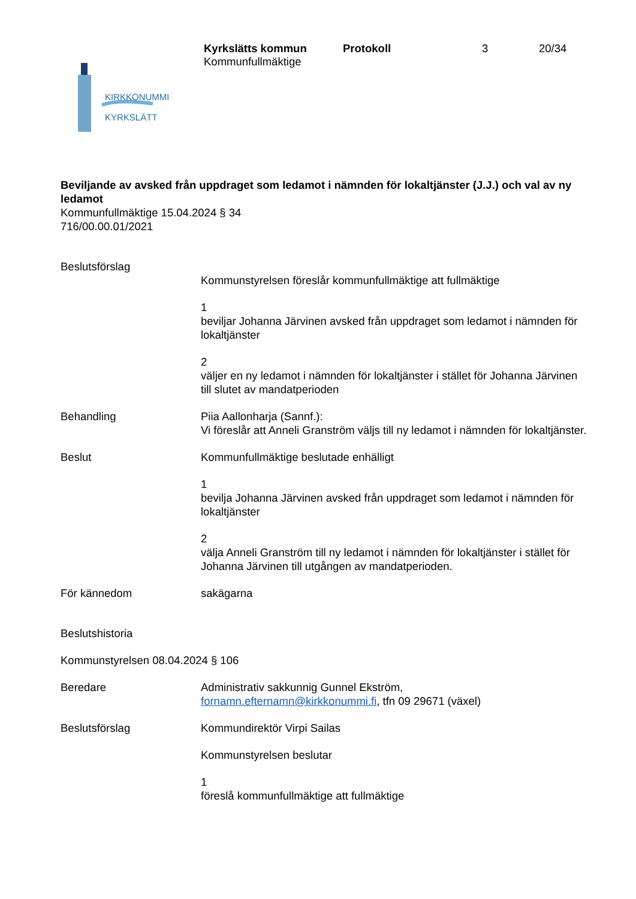Kyrkslätts kommun
Kommunfullmäktige
Protokoll 3 20/34
KIRKKONUMMI
KYRKSLÄTT
Beviljande av avsked från uppdraget som ledamot i nämnden för lokaltjänster (J.J.) och val av ny ledamot
Kommunfullmäktige 15.04.2024 § 34
716/00.00.01/2021
Beslutsförslag
Kommunstyrelsen föreslår kommunfullmäktige att fullmäktige
1
beviljar Johanna Järvinen avsked från uppdraget som ledamot i nämnden för lokaltjänster
2
väljer en ny ledamot i nämnden för lokaltjänster i stället för Johanna Järvinen till slutet av mandatperioden
Behandling Piia Aallonharja (Sannf.):
Vi föreslår att Anneli Granström väljs till ny ledamot i nämnden för lokaltjänster.
Beslut Kommunfullmäktige beslutade enhälligt
1
bevilja Johanna Järvinen avsked från uppdraget som ledamot i nämnden för lokaltjänster
2
välja Anneli Granström till ny ledamot i nämnden för lokaltjänster i stället för Johanna Järvinen till utgången av mandatperioden.
För kännedom sakägarna
Beslutshistoria
Kommunstyrelsen 08.04.2024 § 106
Beredare Administrativ sakkunnig Gunnel Ekström,
fornamn.efternamn@kirkkonummi.fi, tfn 09 29671 (växel)
Beslutsförslag Kommundirektör Virpi Sailas
Kommunstyrelsen beslutar
1
föreslå kommunfullmäktige att fullmäktige